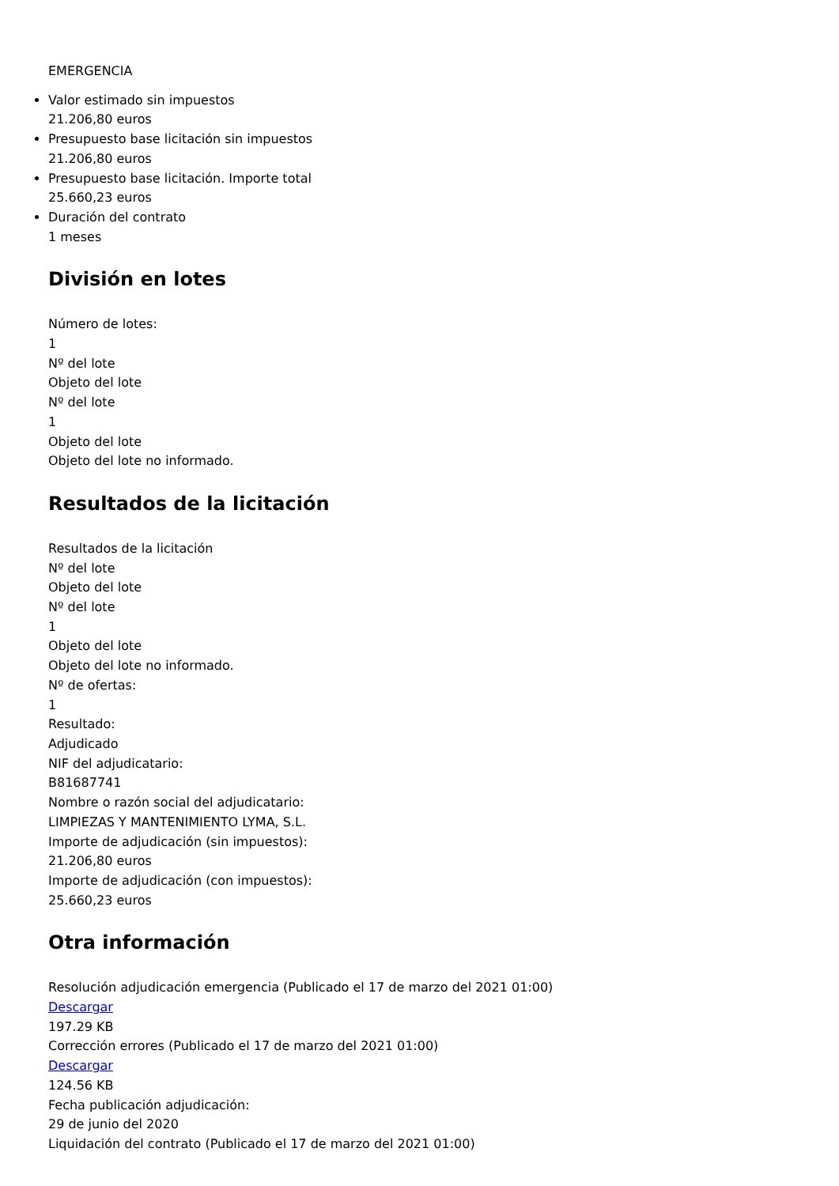EMERGENCIA
Valor estimado sin impuestos
21.206,80 euros
Presupuesto base licitación sin impuestos
21.206,80 euros
Presupuesto base licitación. Importe total
25.660,23 euros
Duración del contrato
1 meses
División en lotes
Número de lotes:
1
Nº del lote
Objeto del lote
Nº del lote
1
Objeto del lote
Objeto del lote no informado.
Resultados de la licitación
Resultados de la licitación
Nº del lote
Objeto del lote
Nº del lote
1
Objeto del lote
Objeto del lote no informado.
Nº de ofertas:
1
Resultado:
Adjudicado
NIF del adjudicatario:
B81687741
Nombre o razón social del adjudicatario:
LIMPIEZAS Y MANTENIMIENTO LYMA, S.L.
Importe de adjudicación (sin impuestos):
21.206,80 euros
Importe de adjudicación (con impuestos):
25.660,23 euros
Otra información
Resolución adjudicación emergencia (Publicado el 17 de marzo del 2021 01:00)
Descargar
197.29 KB
Corrección errores (Publicado el 17 de marzo del 2021 01:00)
Descargar
124.56 KB
Fecha publicación adjudicación:
29 de junio del 2020
Liquidación del contrato (Publicado el 17 de marzo del 2021 01:00)